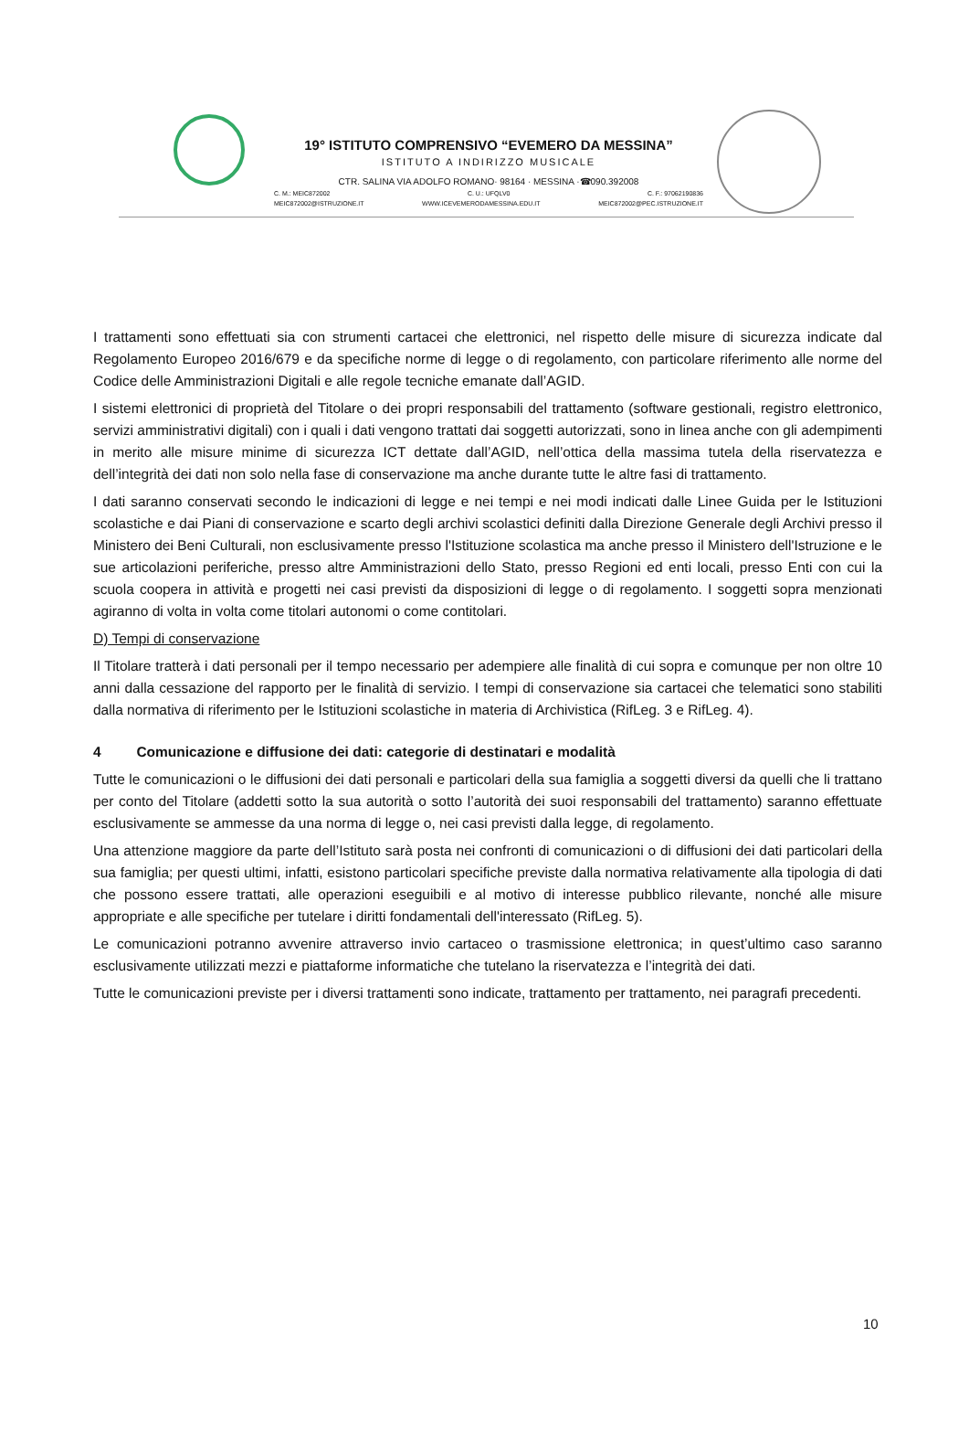19° ISTITUTO COMPRENSIVO “EVEMERO DA MESSINA”
ISTITUTO A INDIRIZZO MUSICALE
CTR. SALINA VIA ADOLFO ROMANO· 98164 · MESSINA ·☎090.392008
C. M.: MEIC872002 C. U.: UFQLV0 C. F.: 97062190836
MEIC872002@ISTRUZIONE.IT WWW.ICEVEMERODAMESSINA.EDU.IT MEIC872002@PEC.ISTRUZIONE.IT
I trattamenti sono effettuati sia con strumenti cartacei che elettronici, nel rispetto delle misure di sicurezza indicate dal Regolamento Europeo 2016/679 e da specifiche norme di legge o di regolamento, con particolare riferimento alle norme del Codice delle Amministrazioni Digitali e alle regole tecniche emanate dall’AGID.
I sistemi elettronici di proprietà del Titolare o dei propri responsabili del trattamento (software gestionali, registro elettronico, servizi amministrativi digitali) con i quali i dati vengono trattati dai soggetti autorizzati, sono in linea anche con gli adempimenti in merito alle misure minime di sicurezza ICT dettate dall’AGID, nell’ottica della massima tutela della riservatezza e dell’integrità dei dati non solo nella fase di conservazione ma anche durante tutte le altre fasi di trattamento.
I dati saranno conservati secondo le indicazioni di legge e nei tempi e nei modi indicati dalle Linee Guida per le Istituzioni scolastiche e dai Piani di conservazione e scarto degli archivi scolastici definiti dalla Direzione Generale degli Archivi presso il Ministero dei Beni Culturali, non esclusivamente presso l'Istituzione scolastica ma anche presso il Ministero dell'Istruzione e le sue articolazioni periferiche, presso altre Amministrazioni dello Stato, presso Regioni ed enti locali, presso Enti con cui la scuola coopera in attività e progetti nei casi previsti da disposizioni di legge o di regolamento. I soggetti sopra menzionati agiranno di volta in volta come titolari autonomi o come contitolari.
D) Tempi di conservazione
Il Titolare tratterà i dati personali per il tempo necessario per adempiere alle finalità di cui sopra e comunque per non oltre 10 anni dalla cessazione del rapporto per le finalità di servizio. I tempi di conservazione sia cartacei che telematici sono stabiliti dalla normativa di riferimento per le Istituzioni scolastiche in materia di Archivistica (RifLeg. 3 e RifLeg. 4).
4 Comunicazione e diffusione dei dati: categorie di destinatari e modalità
Tutte le comunicazioni o le diffusioni dei dati personali e particolari della sua famiglia a soggetti diversi da quelli che li trattano per conto del Titolare (addetti sotto la sua autorità o sotto l’autorità dei suoi responsabili del trattamento) saranno effettuate esclusivamente se ammesse da una norma di legge o, nei casi previsti dalla legge, di regolamento.
Una attenzione maggiore da parte dell’Istituto sarà posta nei confronti di comunicazioni o di diffusioni dei dati particolari della sua famiglia; per questi ultimi, infatti, esistono particolari specifiche previste dalla normativa relativamente alla tipologia di dati che possono essere trattati, alle operazioni eseguibili e al motivo di interesse pubblico rilevante, nonché alle misure appropriate e alle specifiche per tutelare i diritti fondamentali dell'interessato (RifLeg. 5).
Le comunicazioni potranno avvenire attraverso invio cartaceo o trasmissione elettronica; in quest’ultimo caso saranno esclusivamente utilizzati mezzi e piattaforme informatiche che tutelano la riservatezza e l’integrità dei dati.
Tutte le comunicazioni previste per i diversi trattamenti sono indicate, trattamento per trattamento, nei paragrafi precedenti.
10